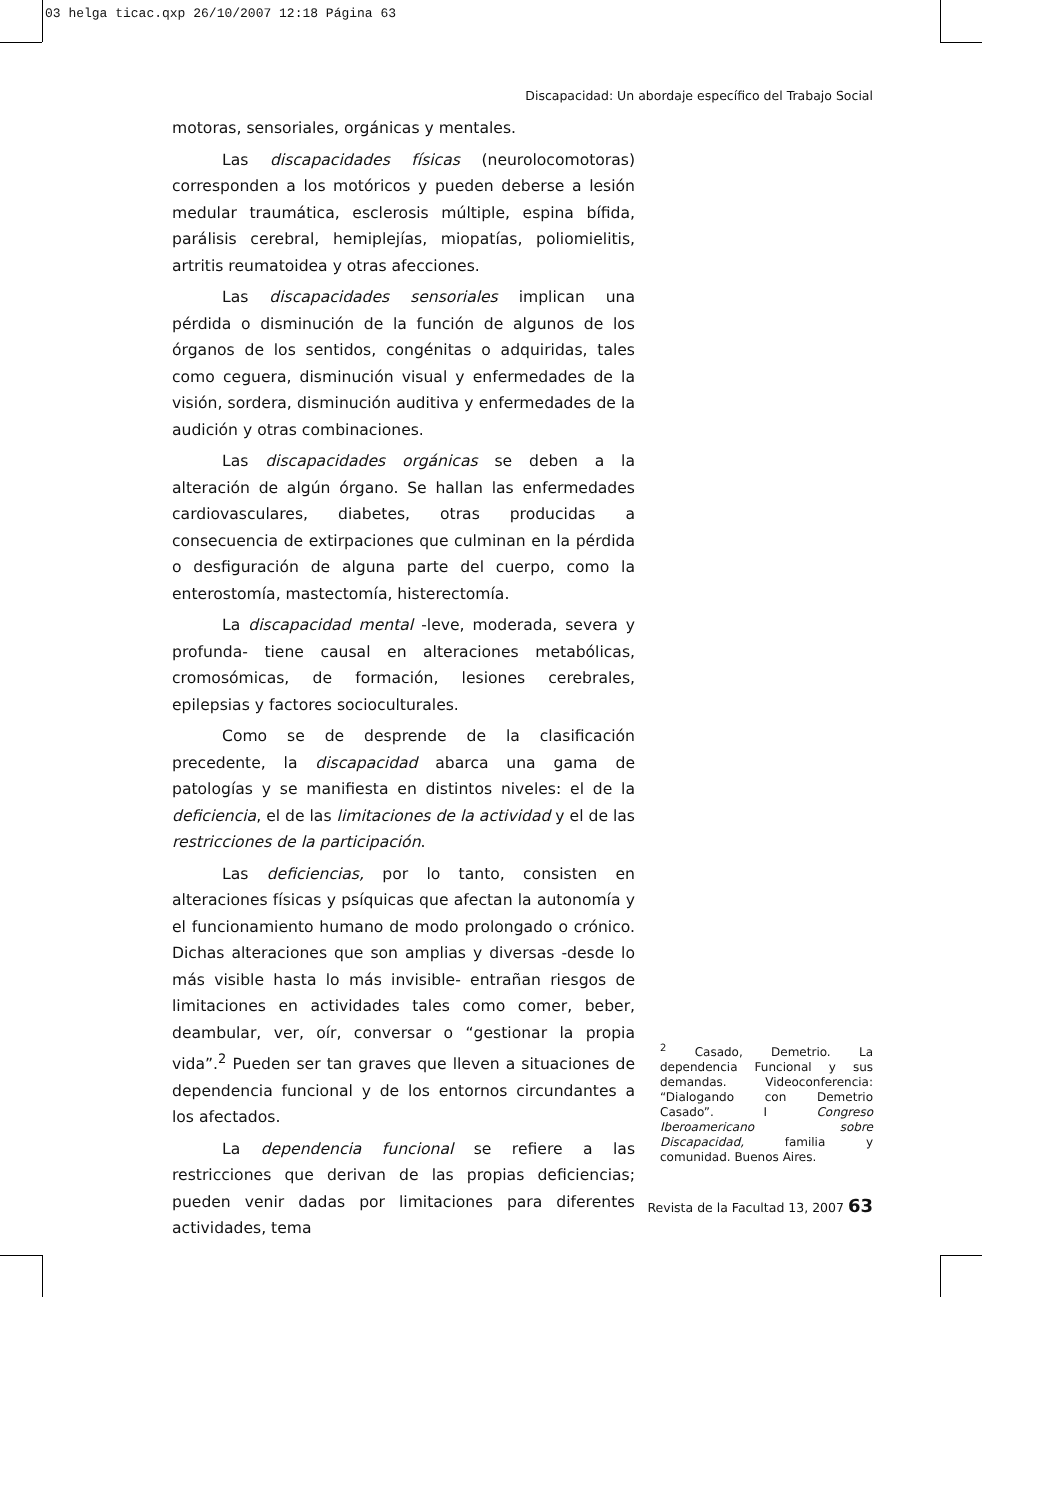03 helga ticac.qxp 26/10/2007 12:18 Página 63
Discapacidad: Un abordaje específico del Trabajo Social
motoras, sensoriales, orgánicas y mentales.
Las discapacidades físicas (neurolocomotoras) corresponden a los motóricos y pueden deberse a lesión medular traumática, esclerosis múltiple, espina bífida, parálisis cerebral, hemiplejías, miopatías, poliomielitis, artritis reumatoidea y otras afecciones.
Las discapacidades sensoriales implican una pérdida o disminución de la función de algunos de los órganos de los sentidos, congénitas o adquiridas, tales como ceguera, disminución visual y enfermedades de la visión, sordera, disminución auditiva y enfermedades de la audición y otras combinaciones.
Las discapacidades orgánicas se deben a la alteración de algún órgano. Se hallan las enfermedades cardiovasculares, diabetes, otras producidas a consecuencia de extirpaciones que culminan en la pérdida o desfiguración de alguna parte del cuerpo, como la enterostomía, mastectomía, histerectomía.
La discapacidad mental -leve, moderada, severa y profunda- tiene causal en alteraciones metabólicas, cromosómicas, de formación, lesiones cerebrales, epilepsias y factores socioculturales.
Como se de desprende de la clasificación precedente, la discapacidad abarca una gama de patologías y se manifiesta en distintos niveles: el de la deficiencia, el de las limitaciones de la actividad y el de las restricciones de la participación.
Las deficiencias, por lo tanto, consisten en alteraciones físicas y psíquicas que afectan la autonomía y el funcionamiento humano de modo prolongado o crónico. Dichas alteraciones que son amplias y diversas -desde lo más visible hasta lo más invisible- entrañan riesgos de limitaciones en actividades tales como comer, beber, deambular, ver, oír, conversar o “gestionar la propia vida”.<sup>2</sup> Pueden ser tan graves que lleven a situaciones de dependencia funcional y de los entornos circundantes a los afectados.
La dependencia funcional se refiere a las restricciones que derivan de las propias deficiencias; pueden venir dadas por limitaciones para diferentes actividades, tema
<sup>2</sup> Casado, Demetrio. La dependencia Funcional y sus demandas. Videoconferencia: “Dialogando con Demetrio Casado”. I Congreso Iberoamericano sobre Discapacidad, familia y comunidad. Buenos Aires.
Revista de la Facultad 13, 2007 63